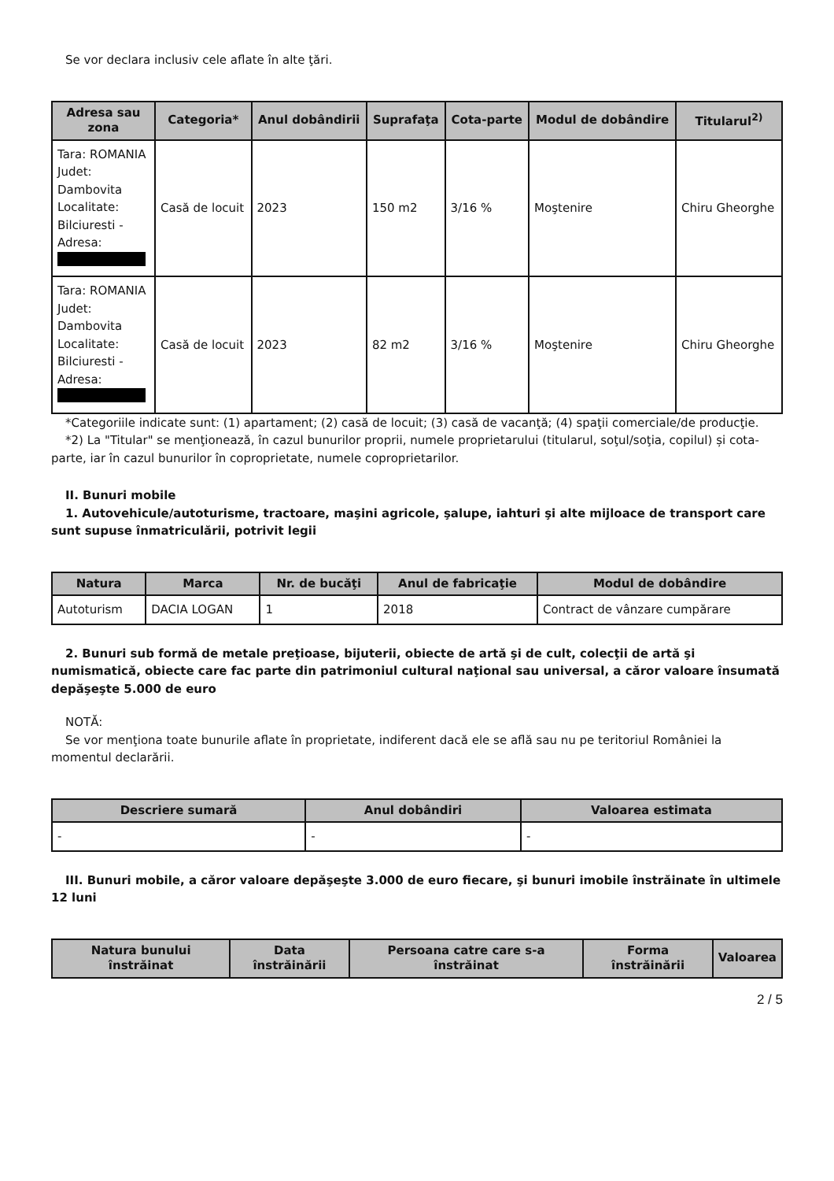Se vor declara inclusiv cele aflate în alte ţări.
| Adresa sau zona | Categoria* | Anul dobândirii | Suprafaţa | Cota-parte | Modul de dobândire | Titularul<sup>2)</sup> |
| --- | --- | --- | --- | --- | --- | --- |
| Tara: ROMANIA Judet: Dambovita Localitate: Bilciuresti - Adresa: | Casă de locuit | 2023 | 150 m2 | 3/16 % | Moştenire | Chiru Gheorghe |
| Tara: ROMANIA Judet: Dambovita Localitate: Bilciuresti - Adresa: | Casă de locuit | 2023 | 82 m2 | 3/16 % | Moştenire | Chiru Gheorghe |
*Categoriile indicate sunt: (1) apartament; (2) casă de locuit; (3) casă de vacanţă; (4) spaţii comerciale/de producţie.
*2) La "Titular" se menţionează, în cazul bunurilor proprii, numele proprietarului (titularul, soţul/soţia, copilul) și cota-parte, iar în cazul bunurilor în coproprietate, numele coproprietarilor.
II. Bunuri mobile
1. Autovehicule/autoturisme, tractoare, maşini agricole, şalupe, iahturi şi alte mijloace de transport care sunt supuse înmatriculării, potrivit legii
| Natura | Marca | Nr. de bucăţi | Anul de fabricaţie | Modul de dobândire |
| --- | --- | --- | --- | --- |
| Autoturism | DACIA LOGAN | 1 | 2018 | Contract de vânzare cumpărare |
2. Bunuri sub formă de metale preţioase, bijuterii, obiecte de artă şi de cult, colecţii de artă şi numismatică, obiecte care fac parte din patrimoniul cultural naţional sau universal, a căror valoare însumată depăşeşte 5.000 de euro
NOTĂ:
Se vor menţiona toate bunurile aflate în proprietate, indiferent dacă ele se află sau nu pe teritoriul României la momentul declarării.
| Descriere sumară | Anul dobândiri | Valoarea estimata |
| --- | --- | --- |
| - | - | - |
III. Bunuri mobile, a căror valoare depăşeşte 3.000 de euro fiecare, şi bunuri imobile înstrăinate în ultimele 12 luni
| Natura bunului înstrăinat | Data înstrăinării | Persoana catre care s-a înstrăinat | Forma înstrăinării | Valoarea |
| --- | --- | --- | --- | --- |
2 / 5